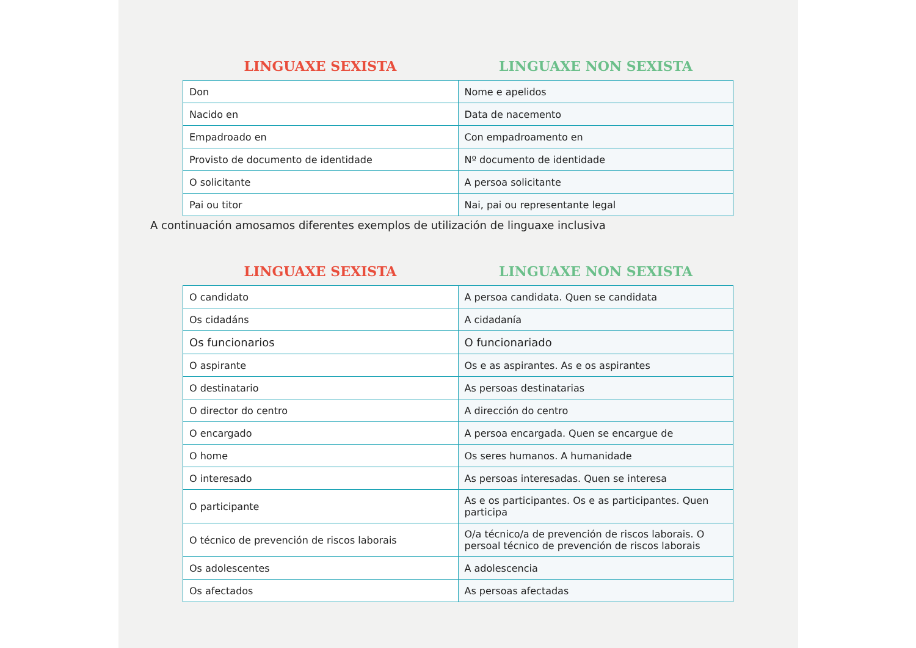LINGUAXE SEXISTA LINGUAXE NON SEXISTA
| Don | Nome e apelidos |
| Nacido en | Data de nacemento |
| Empadroado en | Con empadroamento en |
| Provisto de documento de identidade | Nº documento de identidade |
| O solicitante | A persoa solicitante |
| Pai ou titor | Nai, pai ou representante legal |
A continuación amosamos diferentes exemplos de utilización de linguaxe inclusiva
LINGUAXE SEXISTA LINGUAXE NON SEXISTA
| O candidato | A persoa candidata. Quen se candidata |
| Os cidadáns | A cidadanía |
| Os funcionarios | O funcionariado |
| O aspirante | Os e as aspirantes. As e os aspirantes |
| O destinatario | As persoas destinatarias |
| O director do centro | A dirección do centro |
| O encargado | A persoa encargada. Quen se encargue de |
| O home | Os seres humanos. A humanidade |
| O interesado | As persoas interesadas. Quen se interesa |
| O participante | As e os participantes. Os e as participantes. Quen participa |
| O técnico de prevención de riscos laborais | O/a técnico/a de prevención de riscos laborais. O persoal técnico de prevención de riscos laborais |
| Os adolescentes | A adolescencia |
| Os afectados | As persoas afectadas |